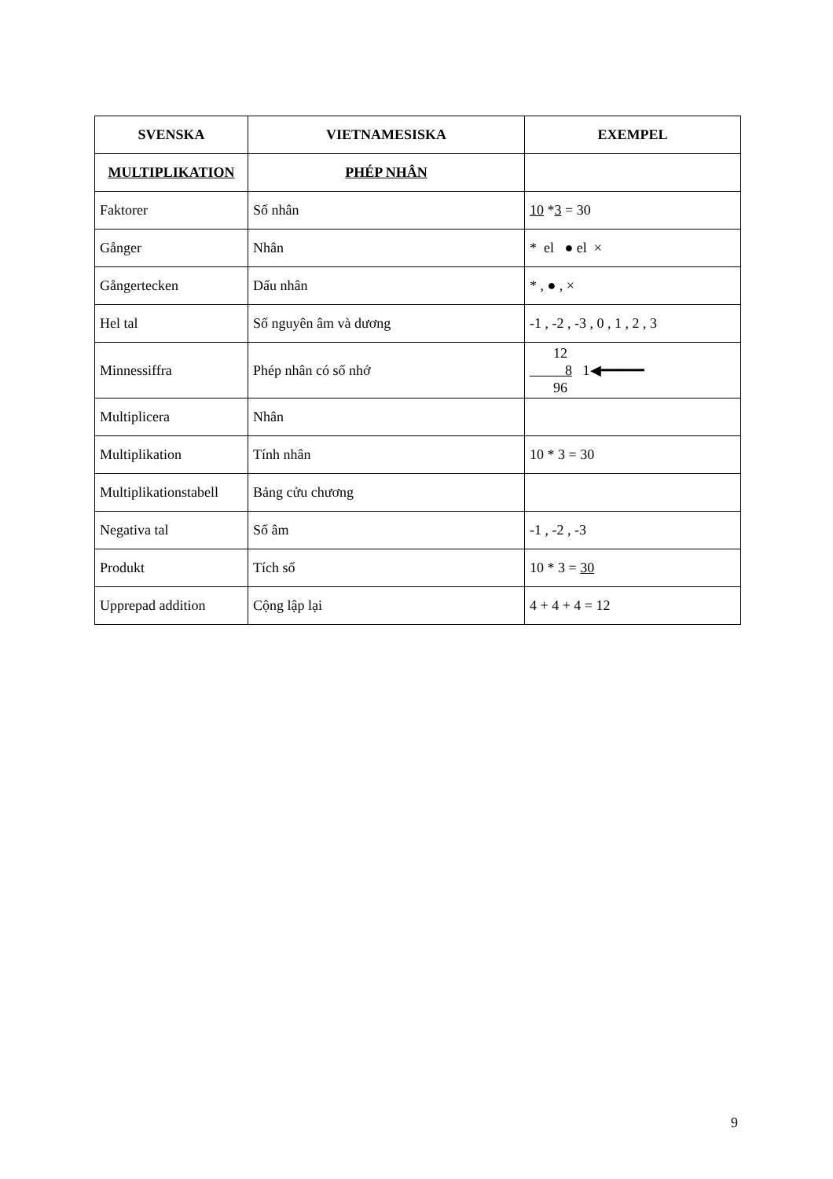| SVENSKA | VIETNAMESISKA | EXEMPEL |
| --- | --- | --- |
| MULTIPLIKATION | PHÉP NHÂN | |
| Faktorer | Số nhân | 10 * 3 = 30 |
| Gånger | Nhân | * el ● el × |
| Gångertecken | Dấu nhân | * , ● , × |
| Hel tal | Số nguyên âm và dương | -1 , -2 , -3 , 0 , 1 , 2 , 3 |
| Minnessiffra | Phép nhân có số nhớ | 12 8 1◀━━━━━ 96 |
| Multiplicera | Nhân | |
| Multiplikation | Tính nhân | 10 * 3 = 30 |
| Multiplikationstabell | Bảng cửu chương | |
| Negativa tal | Số âm | -1 , -2 , -3 |
| Produkt | Tích số | 10 * 3 = 30 |
| Upprepad addition | Cộng lập lại | 4 + 4 + 4 = 12 |
9